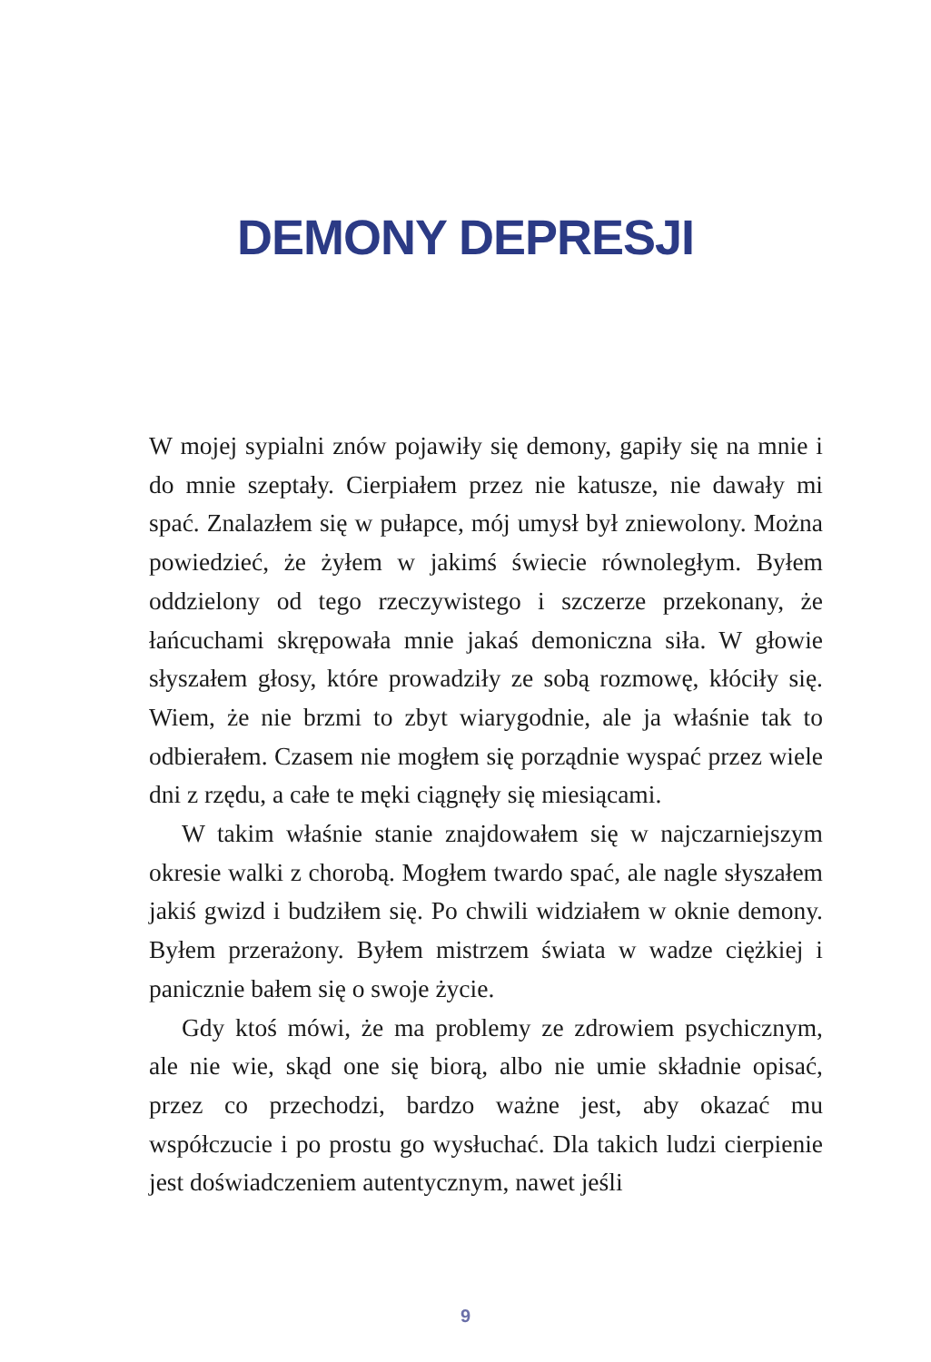DEMONY DEPRESJI
W mojej sypialni znów pojawiły się demony, gapiły się na mnie i do mnie szeptały. Cierpiałem przez nie katusze, nie dawały mi spać. Znalazłem się w pułapce, mój umysł był zniewolony. Można powiedzieć, że żyłem w jakimś świecie równoległym. Byłem oddzielony od tego rzeczywistego i szczerze przekonany, że łańcuchami skrępowała mnie jakaś demoniczna siła. W głowie słyszałem głosy, które prowadziły ze sobą rozmowę, kłóciły się. Wiem, że nie brzmi to zbyt wiarygodnie, ale ja właśnie tak to odbierałem. Czasem nie mogłem się porządnie wyspać przez wiele dni z rzędu, a całe te męki ciągnęły się miesiącami.
W takim właśnie stanie znajdowałem się w najczarniejszym okresie walki z chorobą. Mogłem twardo spać, ale nagle słyszałem jakiś gwizd i budziłem się. Po chwili widziałem w oknie demony. Byłem przerażony. Byłem mistrzem świata w wadze ciężkiej i panicznie bałem się o swoje życie.
Gdy ktoś mówi, że ma problemy ze zdrowiem psychicznym, ale nie wie, skąd one się biorą, albo nie umie składnie opisać, przez co przechodzi, bardzo ważne jest, aby okazać mu współczucie i po prostu go wysłuchać. Dla takich ludzi cierpienie jest doświadczeniem autentycznym, nawet jeśli
9